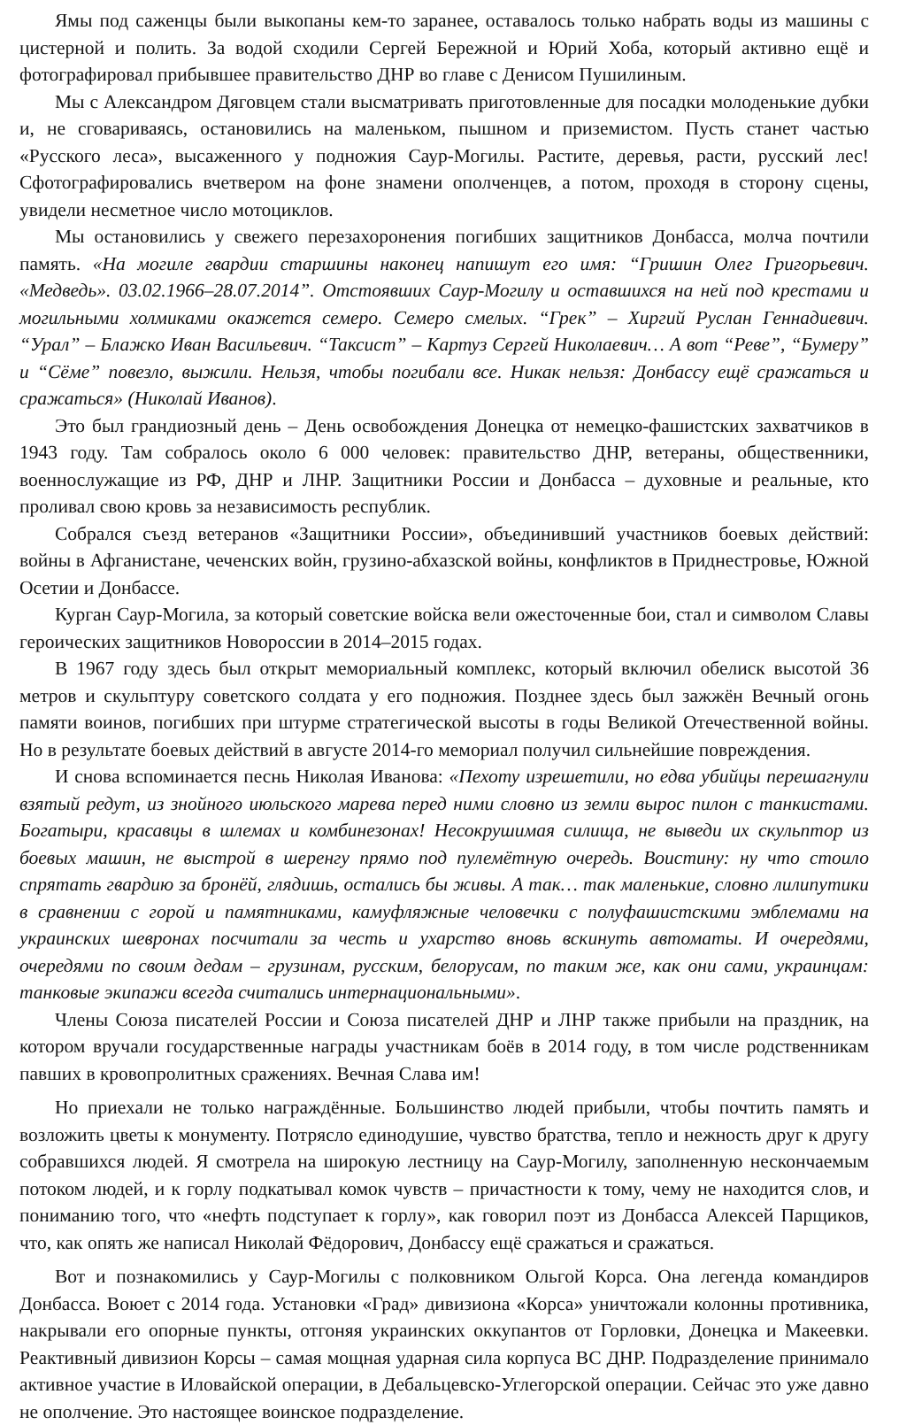Ямы под саженцы были выкопаны кем-то заранее, оставалось только набрать воды из машины с цистерной и полить. За водой сходили Сергей Бережной и Юрий Хоба, который активно ещё и фотографировал прибывшее правительство ДНР во главе с Денисом Пушилиным.
Мы с Александром Дяговцем стали высматривать приготовленные для посадки молоденькие дубки и, не сговариваясь, остановились на маленьком, пышном и приземистом. Пусть станет частью «Русского леса», высаженного у подножия Саур-Могилы. Растите, деревья, расти, русский лес! Сфотографировались вчетвером на фоне знамени ополченцев, а потом, проходя в сторону сцены, увидели несметное число мотоциклов.
Мы остановились у свежего перезахоронения погибших защитников Донбасса, молча почтили память. «На могиле гвардии старшины наконец напишут его имя: “Гришин Олег Григорьевич. «Медведь». 03.02.1966–28.07.2014”. Отстоявших Саур-Могилу и оставшихся на ней под крестами и могильными холмиками окажется семеро. Семеро смелых. “Грек” – Хиргий Руслан Геннадиевич. “Урал” – Блажко Иван Васильевич. “Таксист” – Картуз Сергей Николаевич… А вот “Реве”, “Бумеру” и “Сёме” повезло, выжили. Нельзя, чтобы погибали все. Никак нельзя: Донбассу ещё сражаться и сражаться» (Николай Иванов).
Это был грандиозный день – День освобождения Донецка от немецко-фашистских захватчиков в 1943 году. Там собралось около 6 000 человек: правительство ДНР, ветераны, общественники, военнослужащие из РФ, ДНР и ЛНР. Защитники России и Донбасса – духовные и реальные, кто проливал свою кровь за независимость республик.
Собрался съезд ветеранов «Защитники России», объединивший участников боевых действий: войны в Афганистане, чеченских войн, грузино-абхазской войны, конфликтов в Приднестровье, Южной Осетии и Донбассе.
Курган Саур-Могила, за который советские войска вели ожесточенные бои, стал и символом Славы героических защитников Новороссии в 2014–2015 годах.
В 1967 году здесь был открыт мемориальный комплекс, который включил обелиск высотой 36 метров и скульптуру советского солдата у его подножия. Позднее здесь был зажжён Вечный огонь памяти воинов, погибших при штурме стратегической высоты в годы Великой Отечественной войны. Но в результате боевых действий в августе 2014-го мемориал получил сильнейшие повреждения.
И снова вспоминается песнь Николая Иванова: «Пехоту изрешетили, но едва убийцы перешагнули взятый редут, из знойного июльского марева перед ними словно из земли вырос пилон с танкистами. Богатыри, красавцы в шлемах и комбинезонах! Несокрушимая силища, не выведи их скульптор из боевых машин, не выстрой в шеренгу прямо под пулемётную очередь. Воистину: ну что стоило спрятать гвардию за бронёй, глядишь, остались бы живы. А так… так маленькие, словно лилипутики в сравнении с горой и памятниками, камуфляжные человечки с полуфашистскими эмблемами на украинских шевронах посчитали за честь и ухарство вновь вскинуть автоматы. И очередями, очередями по своим дедам – грузинам, русским, белорусам, по таким же, как они сами, украинцам: танковые экипажи всегда считались интернациональными».
Члены Союза писателей России и Союза писателей ДНР и ЛНР также прибыли на праздник, на котором вручали государственные награды участникам боёв в 2014 году, в том числе родственникам павших в кровопролитных сражениях. Вечная Слава им!
Но приехали не только награждённые. Большинство людей прибыли, чтобы почтить память и возложить цветы к монументу. Потрясло единодушие, чувство братства, тепло и нежность друг к другу собравшихся людей. Я смотрела на широкую лестницу на Саур-Могилу, заполненную нескончаемым потоком людей, и к горлу подкатывал комок чувств – причастности к тому, чему не находится слов, и пониманию того, что «нефть подступает к горлу», как говорил поэт из Донбасса Алексей Парщиков, что, как опять же написал Николай Фёдорович, Донбассу ещё сражаться и сражаться.
Вот и познакомились у Саур-Могилы с полковником Ольгой Корса. Она легенда командиров Донбасса. Воюет с 2014 года. Установки «Град» дивизиона «Корса» уничтожали колонны противника, накрывали его опорные пункты, отгоняя украинских оккупантов от Горловки, Донецка и Макеевки. Реактивный дивизион Корсы – самая мощная ударная сила корпуса ВС ДНР. Подразделение принимало активное участие в Иловайской операции, в Дебальцевско-Углегорской операции. Сейчас это уже давно не ополчение. Это настоящее воинское подразделение.